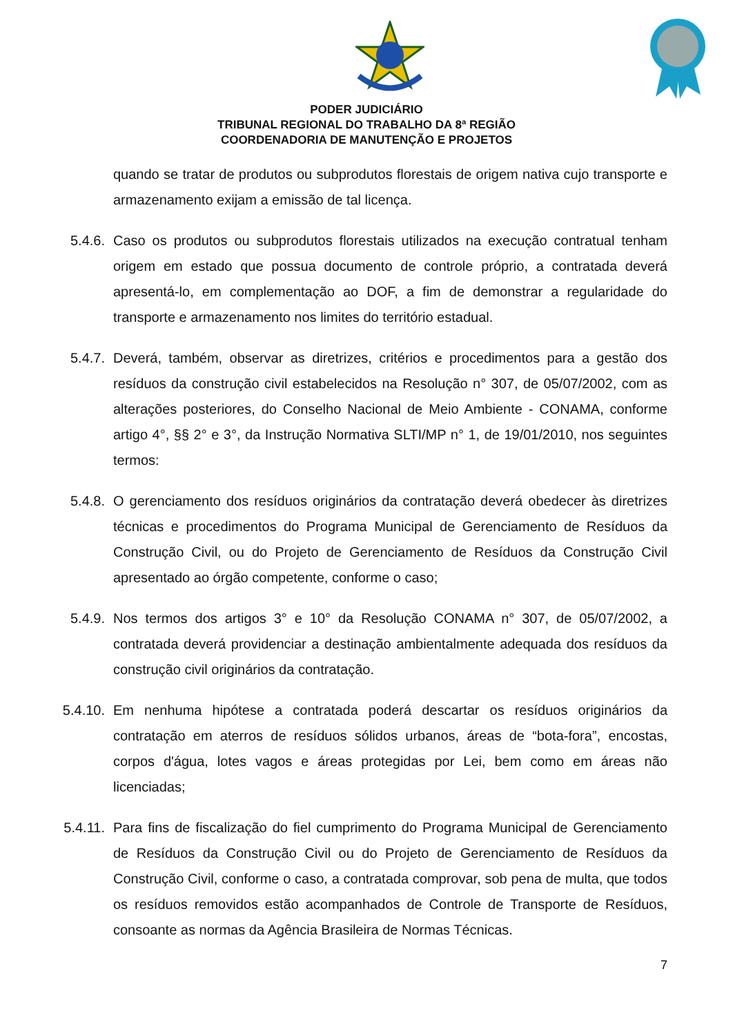PODER JUDICIÁRIO
TRIBUNAL REGIONAL DO TRABALHO DA 8ª REGIÃO
COORDENADORIA DE MANUTENÇÃO E PROJETOS
quando se tratar de produtos ou subprodutos florestais de origem nativa cujo transporte e armazenamento exijam a emissão de tal licença.
5.4.6. Caso os produtos ou subprodutos florestais utilizados na execução contratual tenham origem em estado que possua documento de controle próprio, a contratada deverá apresentá-lo, em complementação ao DOF, a fim de demonstrar a regularidade do transporte e armazenamento nos limites do território estadual.
5.4.7. Deverá, também, observar as diretrizes, critérios e procedimentos para a gestão dos resíduos da construção civil estabelecidos na Resolução n° 307, de 05/07/2002, com as alterações posteriores, do Conselho Nacional de Meio Ambiente - CONAMA, conforme artigo 4°, §§ 2° e 3°, da Instrução Normativa SLTI/MP n° 1, de 19/01/2010, nos seguintes termos:
5.4.8. O gerenciamento dos resíduos originários da contratação deverá obedecer às diretrizes técnicas e procedimentos do Programa Municipal de Gerenciamento de Resíduos da Construção Civil, ou do Projeto de Gerenciamento de Resíduos da Construção Civil apresentado ao órgão competente, conforme o caso;
5.4.9. Nos termos dos artigos 3° e 10° da Resolução CONAMA n° 307, de 05/07/2002, a contratada deverá providenciar a destinação ambientalmente adequada dos resíduos da construção civil originários da contratação.
5.4.10.
Em nenhuma hipótese a contratada poderá descartar os resíduos originários da contratação em aterros de resíduos sólidos urbanos, áreas de “bota-fora”, encostas, corpos d'água, lotes vagos e áreas protegidas por Lei, bem como em áreas não licenciadas;
5.4.11.
Para fins de fiscalização do fiel cumprimento do Programa Municipal de Gerenciamento de Resíduos da Construção Civil ou do Projeto de Gerenciamento de Resíduos da Construção Civil, conforme o caso, a contratada comprovar, sob pena de multa, que todos os resíduos removidos estão acompanhados de Controle de Transporte de Resíduos, consoante as normas da Agência Brasileira de Normas Técnicas.
7